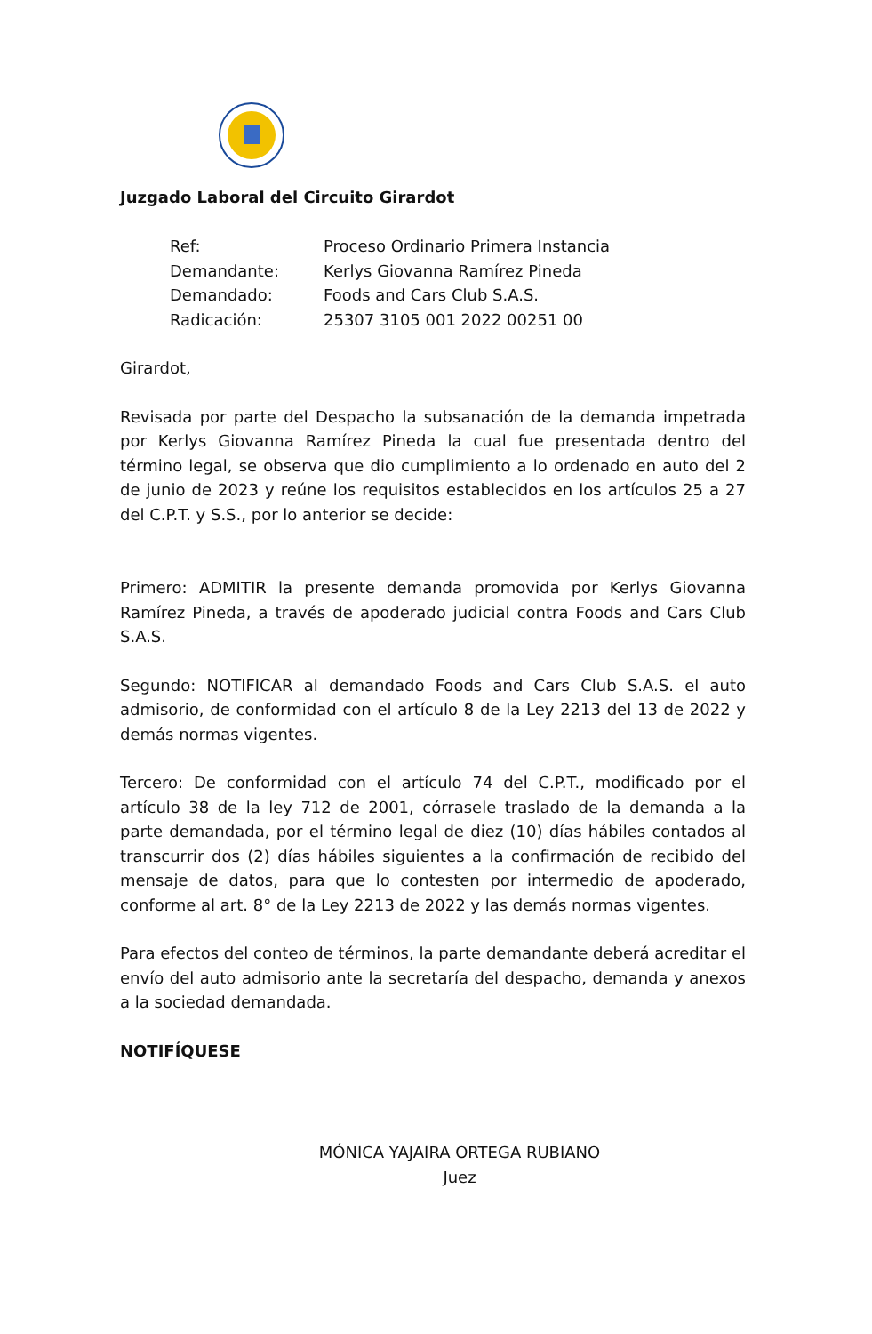Juzgado Laboral del Circuito Girardot
Ref: Proceso Ordinario Primera Instancia Demandante: Kerlys Giovanna Ramírez Pineda Demandado: Foods and Cars Club S.A.S. Radicación: 25307 3105 001 2022 00251 00
Girardot,
Revisada por parte del Despacho la subsanación de la demanda impetrada por Kerlys Giovanna Ramírez Pineda la cual fue presentada dentro del término legal, se observa que dio cumplimiento a lo ordenado en auto del 2 de junio de 2023 y reúne los requisitos establecidos en los artículos 25 a 27 del C.P.T. y S.S., por lo anterior se decide:
Primero: ADMITIR la presente demanda promovida por Kerlys Giovanna Ramírez Pineda, a través de apoderado judicial contra Foods and Cars Club S.A.S.
Segundo: NOTIFICAR al demandado Foods and Cars Club S.A.S. el auto admisorio, de conformidad con el artículo 8 de la Ley 2213 del 13 de 2022 y demás normas vigentes.
Tercero: De conformidad con el artículo 74 del C.P.T., modificado por el artículo 38 de la ley 712 de 2001, córrasele traslado de la demanda a la parte demandada, por el término legal de diez (10) días hábiles contados al transcurrir dos (2) días hábiles siguientes a la confirmación de recibido del mensaje de datos, para que lo contesten por intermedio de apoderado, conforme al art. 8° de la Ley 2213 de 2022 y las demás normas vigentes.
Para efectos del conteo de términos, la parte demandante deberá acreditar el envío del auto admisorio ante la secretaría del despacho, demanda y anexos a la sociedad demandada.
NOTIFÍQUESE
MÓNICA YAJAIRA ORTEGA RUBIANO
Juez